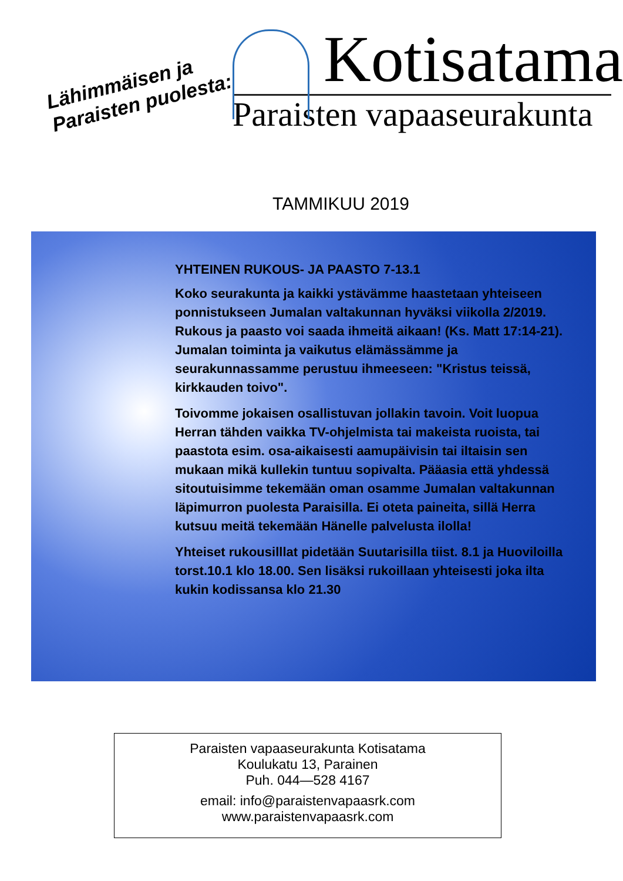Lähimmäisen ja
Paraisten puolesta:
Kotisatama
Paraisten vapaaseurakunta
TAMMIKUU 2019
YHTEINEN RUKOUS- JA PAASTO 7-13.1
Koko seurakunta ja kaikki ystävämme haastetaan yhteiseen ponnistukseen Jumalan valtakunnan hyväksi viikolla 2/2019. Rukous ja paasto voi saada ihmeitä aikaan! (Ks. Matt 17:14-21). Jumalan toiminta ja vaikutus elämässämme ja seurakunnassamme perustuu ihmeeseen: "Kristus teissä, kirkkauden toivo".
Toivomme jokaisen osallistuvan jollakin tavoin. Voit luopua Herran tähden vaikka TV-ohjelmista tai makeista ruoista, tai paastota esim. osa-aikaisesti aamupäivisin tai iltaisin sen mukaan mikä kullekin tuntuu sopivalta. Pääasia että yhdessä sitoutuisimme tekemään oman osamme Jumalan valtakunnan läpimurron puolesta Paraisilla. Ei oteta paineita, sillä Herra kutsuu meitä tekemään Hänelle palvelusta ilolla!
Yhteiset rukousilllat pidetään Suutarisilla tiist. 8.1 ja Huoviloilla torst.10.1 klo 18.00. Sen lisäksi rukoillaan yhteisesti joka ilta kukin kodissansa klo 21.30
Paraisten vapaaseurakunta Kotisatama
Koulukatu 13, Parainen
Puh. 044—528 4167
email: info@paraistenvapaasrk.com
www.paraistenvapaasrk.com